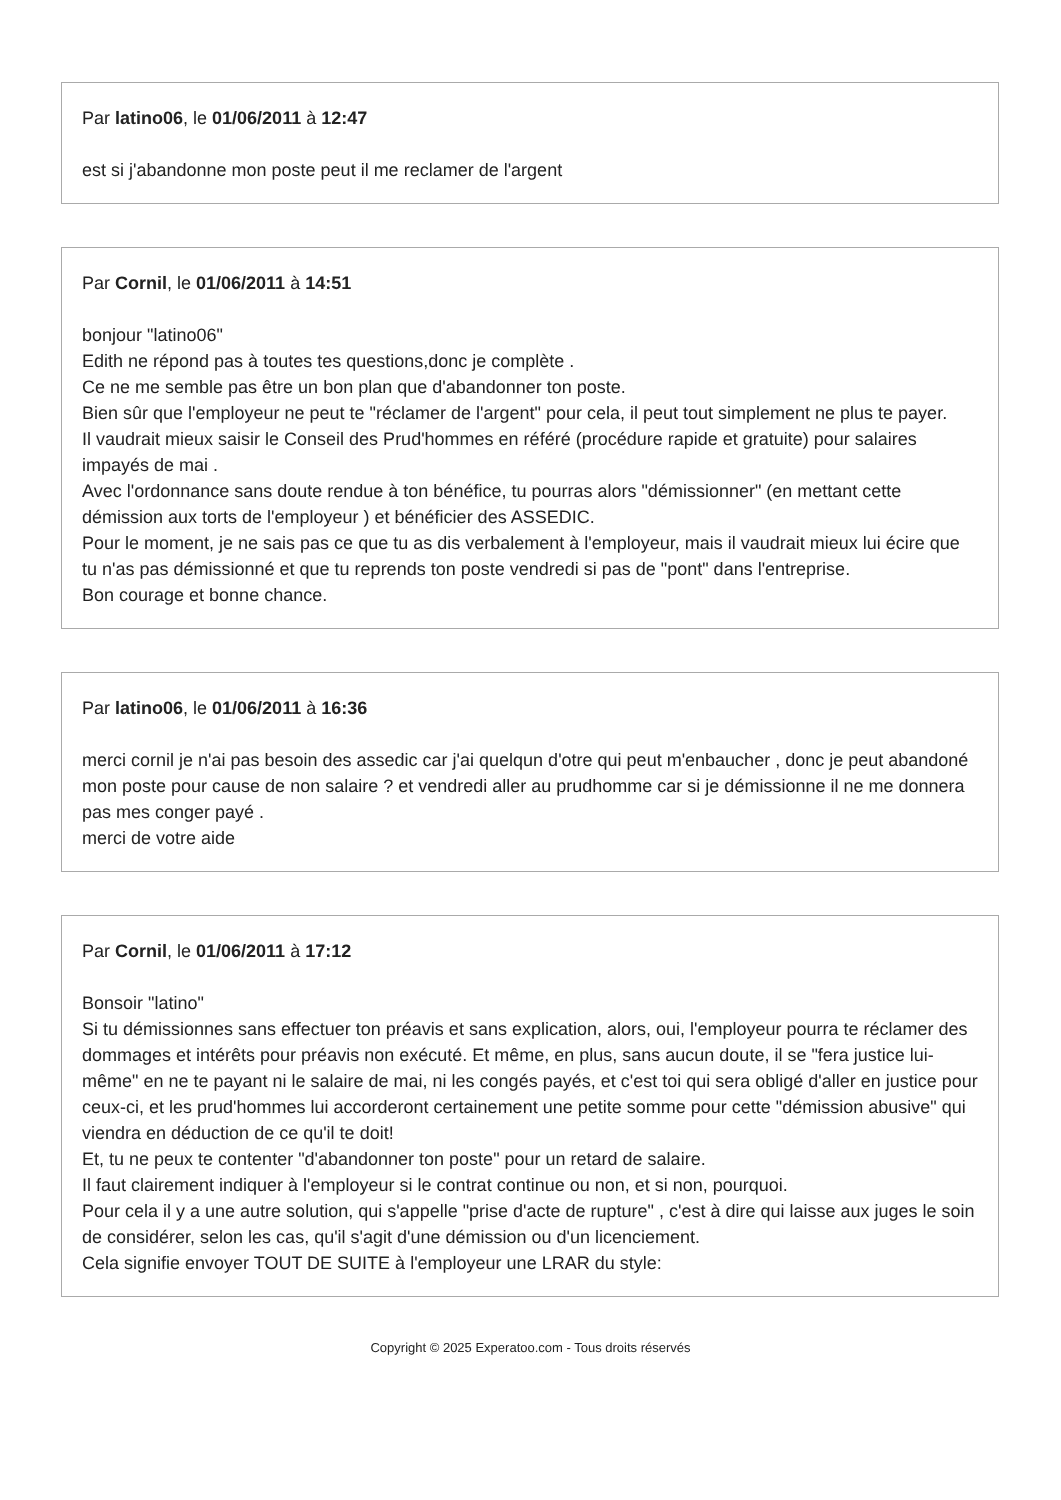Par latino06, le 01/06/2011 à 12:47
est si j'abandonne mon poste peut il me reclamer de l'argent
Par Cornil, le 01/06/2011 à 14:51
bonjour "latino06"
Edith ne répond pas à toutes tes questions,donc je complète .
Ce ne me semble pas être un bon plan que d'abandonner ton poste.
Bien sûr que l'employeur ne peut te "réclamer de l'argent" pour cela, il peut tout simplement ne plus te payer.
Il vaudrait mieux saisir le Conseil des Prud'hommes en référé (procédure rapide et gratuite) pour salaires impayés de mai .
Avec l'ordonnance sans doute rendue à ton bénéfice, tu pourras alors "démissionner" (en mettant cette démission aux torts de l'employeur ) et bénéficier des ASSEDIC.
Pour le moment, je ne sais pas ce que tu as dis verbalement à l'employeur, mais il vaudrait mieux lui écire que tu n'as pas démissionné et que tu reprends ton poste vendredi si pas de "pont" dans l'entreprise.
Bon courage et bonne chance.
Par latino06, le 01/06/2011 à 16:36
merci cornil je n'ai pas besoin des assedic car j'ai quelqun d'otre qui peut m'enbaucher , donc je peut abandoné mon poste pour cause de non salaire ? et vendredi aller au prudhomme car si je démissionne il ne me donnera pas mes conger payé .
merci de votre aide
Par Cornil, le 01/06/2011 à 17:12
Bonsoir "latino"
Si tu démissionnes sans effectuer ton préavis et sans explication, alors, oui, l'employeur pourra te réclamer des dommages et intérêts pour préavis non exécuté. Et même, en plus, sans aucun doute, il se "fera justice lui-même" en ne te payant ni le salaire de mai, ni les congés payés, et c'est toi qui sera obligé d'aller en justice pour ceux-ci, et les prud'hommes lui accorderont certainement une petite somme pour cette "démission abusive" qui viendra en déduction de ce qu'il te doit!
Et, tu ne peux te contenter "d'abandonner ton poste" pour un retard de salaire.
Il faut clairement indiquer à l'employeur si le contrat continue ou non, et si non, pourquoi.
Pour cela il y a une autre solution, qui s'appelle "prise d'acte de rupture" , c'est à dire qui laisse aux juges le soin de considérer, selon les cas, qu'il s'agit d'une démission ou d'un licenciement.
Cela signifie envoyer TOUT DE SUITE à l'employeur une LRAR du style:
Copyright © 2025 Experatoo.com - Tous droits réservés